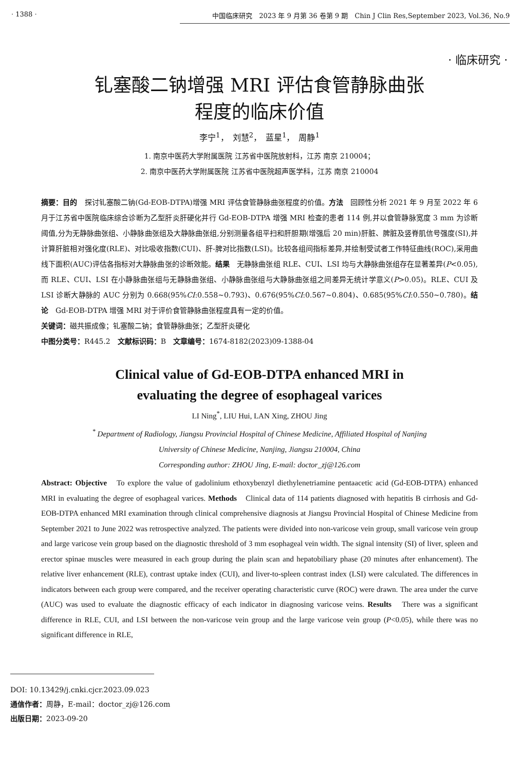· 1388 · 中国临床研究　2023 年 9 月第 36 卷第 9 期　Chin J Clin Res,September 2023, Vol.36, No.9
· 临床研究 ·
钆塞酸二钠增强 MRI 评估食管静脉曲张
程度的临床价值
李宁<sup>1</sup>，　刘慧<sup>2</sup>，　蓝星<sup>1</sup>，　周静<sup>1</sup>
1. 南京中医药大学附属医院 江苏省中医院放射科，江苏 南京 210004；
2. 南京中医药大学附属医院 江苏省中医院超声医学科，江苏 南京 210004
摘要：目的　探讨钆塞酸二钠(Gd-EOB-DTPA)增强 MRI 评估食管静脉曲张程度的价值。方法　回顾性分析 2021 年 9 月至 2022 年 6 月于江苏省中医院临床综合诊断为乙型肝炎肝硬化并行 Gd-EOB-DTPA 增强 MRI 检查的患者 114 例,并以食管静脉宽度 3 mm 为诊断阈值,分为无静脉曲张组、小静脉曲张组及大静脉曲张组,分别测量各组平扫和肝胆期(增强后 20 min)肝脏、脾脏及竖脊肌信号强度(SI),并计算肝脏相对强化度(RLE)、对比吸收指数(CUI)、肝-脾对比指数(LSI)。比较各组间指标差异,并绘制受试者工作特征曲线(ROC),采用曲线下面积(AUC)评估各指标对大静脉曲张的诊断效能。结果　无静脉曲张组 RLE、CUI、LSI 均与大静脉曲张组存在显著差异(P<0.05),而 RLE、CUI、LSI 在小静脉曲张组与无静脉曲张组、小静脉曲张组与大静脉曲张组之间差异无统计学意义(P>0.05)。RLE、CUI 及 LSI 诊断大静脉的 AUC 分别为 0.668(95%CI:0.558~0.793)、0.676(95%CI:0.567~0.804)、0.685(95%CI:0.550~0.780)。结论　Gd-EOB-DTPA 增强 MRI 对于评价食管静脉曲张程度具有一定的价值。
关键词：磁共振成像；钆塞酸二钠；食管静脉曲张；乙型肝炎硬化
中图分类号：R445.2　文献标识码：B　文章编号：1674-8182(2023)09-1388-04
Clinical value of Gd-EOB-DTPA enhanced MRI in
evaluating the degree of esophageal varices
LI Ning<sup>*</sup>, LIU Hui, LAN Xing, ZHOU Jing
<sup>*</sup> Department of Radiology, Jiangsu Provincial Hospital of Chinese Medicine, Affiliated Hospital of Nanjing
University of Chinese Medicine, Nanjing, Jiangsu 210004, China
Corresponding author: ZHOU Jing, E-mail: doctor_zj@126.com
Abstract: Objective　To explore the value of gadolinium ethoxybenzyl diethylenetriamine pentaacetic acid (Gd-EOB-DTPA) enhanced MRI in evaluating the degree of esophageal varices. Methods　Clinical data of 114 patients diagnosed with hepatitis B cirrhosis and Gd-EOB-DTPA enhanced MRI examination through clinical comprehensive diagnosis at Jiangsu Provincial Hospital of Chinese Medicine from September 2021 to June 2022 was retrospective analyzed. The patients were divided into non-varicose vein group, small varicose vein group and large varicose vein group based on the diagnostic threshold of 3 mm esophageal vein width. The signal intensity (SI) of liver, spleen and erector spinae muscles were measured in each group during the plain scan and hepatobiliary phase (20 minutes after enhancement). The relative liver enhancement (RLE), contrast uptake index (CUI), and liver-to-spleen contrast index (LSI) were calculated. The differences in indicators between each group were compared, and the receiver operating characteristic curve (ROC) were drawn. The area under the curve (AUC) was used to evaluate the diagnostic efficacy of each indicator in diagnosing varicose veins. Results　There was a significant difference in RLE, CUI, and LSI between the non-varicose vein group and the large varicose vein group (P<0.05), while there was no significant difference in RLE,
DOI: 10.13429/j.cnki.cjcr.2023.09.023
通信作者：周静，E-mail：doctor_zj@126.com
出版日期：2023-09-20